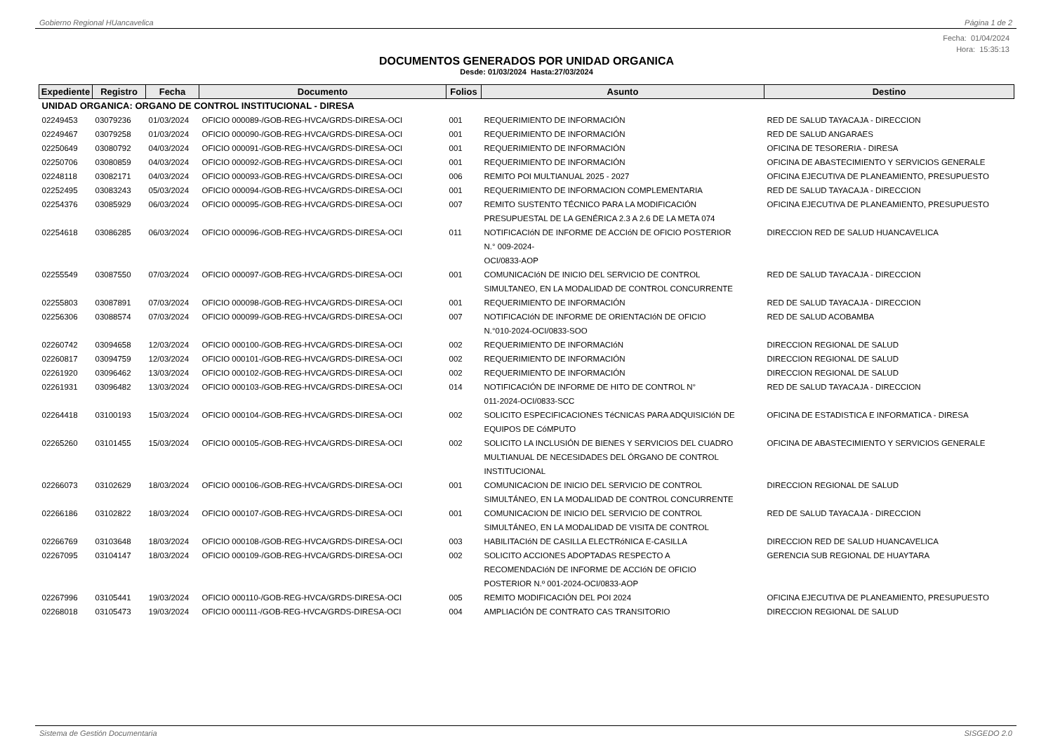Gobierno Regional HUancavelica Página 1 de 2
Fecha: 01/04/2024
Hora: 15:35:13
DOCUMENTOS GENERADOS POR UNIDAD ORGANICA
Desde: 01/03/2024 Hasta:27/03/2024
| Expediente | Registro | Fecha | Documento | Folios | Asunto | Destino |
| --- | --- | --- | --- | --- | --- | --- |
| UNIDAD ORGANICA: ORGANO DE CONTROL INSTITUCIONAL - DIRESA | | | | | | |
| 02249453 | 03079236 | 01/03/2024 | OFICIO 000089-/GOB-REG-HVCA/GRDS-DIRESA-OCI | 001 | REQUERIMIENTO DE INFORMACIÓN | RED DE SALUD TAYACAJA - DIRECCION |
| 02249467 | 03079258 | 01/03/2024 | OFICIO 000090-/GOB-REG-HVCA/GRDS-DIRESA-OCI | 001 | REQUERIMIENTO DE INFORMACIÓN | RED DE SALUD ANGARAES |
| 02250649 | 03080792 | 04/03/2024 | OFICIO 000091-/GOB-REG-HVCA/GRDS-DIRESA-OCI | 001 | REQUERIMIENTO DE INFORMACIÓN | OFICINA DE TESORERIA - DIRESA |
| 02250706 | 03080859 | 04/03/2024 | OFICIO 000092-/GOB-REG-HVCA/GRDS-DIRESA-OCI | 001 | REQUERIMIENTO DE INFORMACIÓN | OFICINA DE ABASTECIMIENTO Y SERVICIOS GENERALE |
| 02248118 | 03082171 | 04/03/2024 | OFICIO 000093-/GOB-REG-HVCA/GRDS-DIRESA-OCI | 006 | REMITO POI MULTIANUAL 2025 - 2027 | OFICINA EJECUTIVA DE PLANEAMIENTO, PRESUPUESTO |
| 02252495 | 03083243 | 05/03/2024 | OFICIO 000094-/GOB-REG-HVCA/GRDS-DIRESA-OCI | 001 | REQUERIMIENTO DE INFORMACION COMPLEMENTARIA | RED DE SALUD TAYACAJA - DIRECCION |
| 02254376 | 03085929 | 06/03/2024 | OFICIO 000095-/GOB-REG-HVCA/GRDS-DIRESA-OCI | 007 | REMITO SUSTENTO TÉCNICO PARA LA MODIFICACIÓN PRESUPUESTAL DE LA GENÉRICA 2.3 A 2.6 DE LA META 074 | OFICINA EJECUTIVA DE PLANEAMIENTO, PRESUPUESTO |
| 02254618 | 03086285 | 06/03/2024 | OFICIO 000096-/GOB-REG-HVCA/GRDS-DIRESA-OCI | 011 | NOTIFICACIóN DE INFORME DE ACCIóN DE OFICIO POSTERIOR N.° 009-2024- OCI/0833-AOP | DIRECCION RED DE SALUD HUANCAVELICA |
| 02255549 | 03087550 | 07/03/2024 | OFICIO 000097-/GOB-REG-HVCA/GRDS-DIRESA-OCI | 001 | COMUNICACIóN DE INICIO DEL SERVICIO DE CONTROL SIMULTANEO, EN LA MODALIDAD DE CONTROL CONCURRENTE | RED DE SALUD TAYACAJA - DIRECCION |
| 02255803 | 03087891 | 07/03/2024 | OFICIO 000098-/GOB-REG-HVCA/GRDS-DIRESA-OCI | 001 | REQUERIMIENTO DE INFORMACIÓN | RED DE SALUD TAYACAJA - DIRECCION |
| 02256306 | 03088574 | 07/03/2024 | OFICIO 000099-/GOB-REG-HVCA/GRDS-DIRESA-OCI | 007 | NOTIFICACIóN DE INFORME DE ORIENTACIóN DE OFICIO N.°010-2024-OCI/0833-SOO | RED DE SALUD ACOBAMBA |
| 02260742 | 03094658 | 12/03/2024 | OFICIO 000100-/GOB-REG-HVCA/GRDS-DIRESA-OCI | 002 | REQUERIMIENTO DE INFORMACIóN | DIRECCION REGIONAL DE SALUD |
| 02260817 | 03094759 | 12/03/2024 | OFICIO 000101-/GOB-REG-HVCA/GRDS-DIRESA-OCI | 002 | REQUERIMIENTO DE INFORMACIÓN | DIRECCION REGIONAL DE SALUD |
| 02261920 | 03096462 | 13/03/2024 | OFICIO 000102-/GOB-REG-HVCA/GRDS-DIRESA-OCI | 002 | REQUERIMIENTO DE INFORMACIÓN | DIRECCION REGIONAL DE SALUD |
| 02261931 | 03096482 | 13/03/2024 | OFICIO 000103-/GOB-REG-HVCA/GRDS-DIRESA-OCI | 014 | NOTIFICACIÓN DE INFORME DE HITO DE CONTROL N° 011-2024-OCI/0833-SCC | RED DE SALUD TAYACAJA - DIRECCION |
| 02264418 | 03100193 | 15/03/2024 | OFICIO 000104-/GOB-REG-HVCA/GRDS-DIRESA-OCI | 002 | SOLICITO ESPECIFICACIONES TéCNICAS PARA ADQUISICIóN DE EQUIPOS DE CóMPUTO | OFICINA DE ESTADISTICA E INFORMATICA - DIRESA |
| 02265260 | 03101455 | 15/03/2024 | OFICIO 000105-/GOB-REG-HVCA/GRDS-DIRESA-OCI | 002 | SOLICITO LA INCLUSIÓN DE BIENES Y SERVICIOS DEL CUADRO MULTIANUAL DE NECESIDADES DEL ÓRGANO DE CONTROL INSTITUCIONAL | OFICINA DE ABASTECIMIENTO Y SERVICIOS GENERALE |
| 02266073 | 03102629 | 18/03/2024 | OFICIO 000106-/GOB-REG-HVCA/GRDS-DIRESA-OCI | 001 | COMUNICACION DE INICIO DEL SERVICIO DE CONTROL SIMULTÁNEO, EN LA MODALIDAD DE CONTROL CONCURRENTE | DIRECCION REGIONAL DE SALUD |
| 02266186 | 03102822 | 18/03/2024 | OFICIO 000107-/GOB-REG-HVCA/GRDS-DIRESA-OCI | 001 | COMUNICACION DE INICIO DEL SERVICIO DE CONTROL SIMULTÁNEO, EN LA MODALIDAD DE VISITA DE CONTROL | RED DE SALUD TAYACAJA - DIRECCION |
| 02266769 | 03103648 | 18/03/2024 | OFICIO 000108-/GOB-REG-HVCA/GRDS-DIRESA-OCI | 003 | HABILITACIóN DE CASILLA ELECTRóNICA E-CASILLA | DIRECCION RED DE SALUD HUANCAVELICA |
| 02267095 | 03104147 | 18/03/2024 | OFICIO 000109-/GOB-REG-HVCA/GRDS-DIRESA-OCI | 002 | SOLICITO ACCIONES ADOPTADAS RESPECTO A RECOMENDACIóN DE INFORME DE ACCIóN DE OFICIO POSTERIOR N.º 001-2024-OCI/0833-AOP | GERENCIA SUB REGIONAL DE HUAYTARA |
| 02267996 | 03105441 | 19/03/2024 | OFICIO 000110-/GOB-REG-HVCA/GRDS-DIRESA-OCI | 005 | REMITO MODIFICACIÓN DEL POI 2024 | OFICINA EJECUTIVA DE PLANEAMIENTO, PRESUPUESTO |
| 02268018 | 03105473 | 19/03/2024 | OFICIO 000111-/GOB-REG-HVCA/GRDS-DIRESA-OCI | 004 | AMPLIACIÓN DE CONTRATO CAS TRANSITORIO | DIRECCION REGIONAL DE SALUD |
Sistema de Gestión Documentaria SISGEDO 2.0